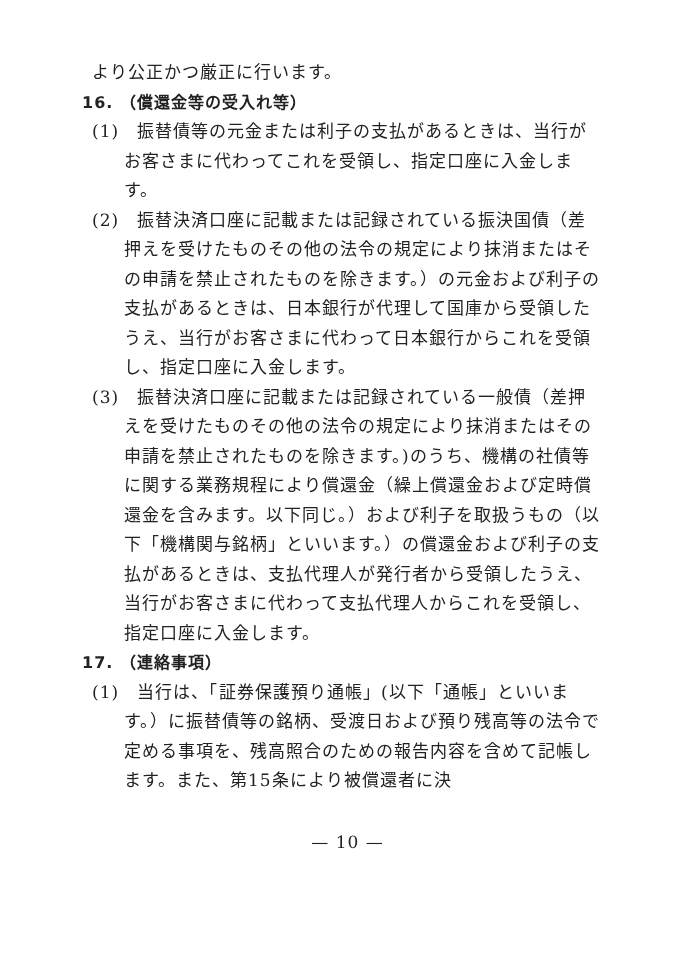より公正かつ厳正に行います。
16. （償還金等の受入れ等）
(1)　振替債等の元金または利子の支払があるときは、当行がお客さまに代わってこれを受領し、指定口座に入金します。
(2)　振替決済口座に記載または記録されている振決国債（差押えを受けたものその他の法令の規定により抹消またはその申請を禁止されたものを除きます。）の元金および利子の支払があるときは、日本銀行が代理して国庫から受領したうえ、当行がお客さまに代わって日本銀行からこれを受領し、指定口座に入金します。
(3)　振替決済口座に記載または記録されている一般債（差押えを受けたものその他の法令の規定により抹消またはその申請を禁止されたものを除きます。)のうち、機構の社債等に関する業務規程により償還金（繰上償還金および定時償還金を含みます。以下同じ。）および利子を取扱うもの（以下「機構関与銘柄」といいます。）の償還金および利子の支払があるときは、支払代理人が発行者から受領したうえ、当行がお客さまに代わって支払代理人からこれを受領し、指定口座に入金します。
17. （連絡事項）
(1)　当行は、「証券保護預り通帳」(以下「通帳」といいます。）に振替債等の銘柄、受渡日および預り残高等の法令で定める事項を、残高照合のための報告内容を含めて記帳します。また、第15条により被償還者に決
— 10 —